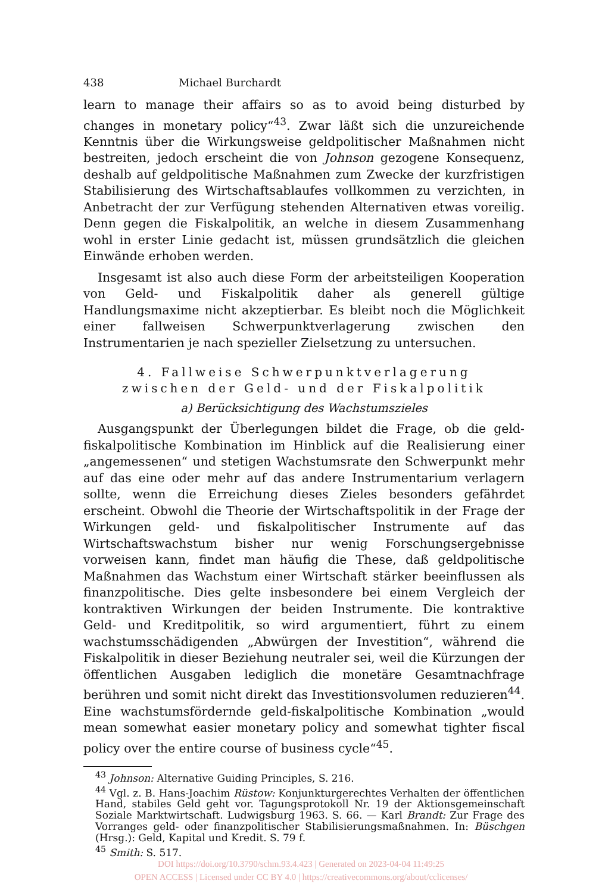438 Michael Burchardt
learn to manage their affairs so as to avoid being disturbed by changes in monetary policy“<sup>43</sup>. Zwar läßt sich die unzureichende Kenntnis über die Wirkungsweise geldpolitischer Maßnahmen nicht bestreiten, jedoch erscheint die von Johnson gezogene Konsequenz, deshalb auf geldpolitische Maßnahmen zum Zwecke der kurzfristigen Stabilisierung des Wirtschaftsablaufes vollkommen zu verzichten, in Anbetracht der zur Verfügung stehenden Alternativen etwas voreilig. Denn gegen die Fiskalpolitik, an welche in diesem Zusammenhang wohl in erster Linie gedacht ist, müssen grundsätzlich die gleichen Einwände erhoben werden.
Insgesamt ist also auch diese Form der arbeitsteiligen Kooperation von Geld- und Fiskalpolitik daher als generell gültige Handlungsmaxime nicht akzeptierbar. Es bleibt noch die Möglichkeit einer fallweisen Schwerpunktverlagerung zwischen den Instrumentarien je nach spezieller Zielsetzung zu untersuchen.
4. Fallweise Schwerpunktverlagerung
zwischen der Geld- und der Fiskalpolitik
a) Berücksichtigung des Wachstumszieles
Ausgangspunkt der Überlegungen bildet die Frage, ob die geld-fiskalpolitische Kombination im Hinblick auf die Realisierung einer „angemessenen“ und stetigen Wachstumsrate den Schwerpunkt mehr auf das eine oder mehr auf das andere Instrumentarium verlagern sollte, wenn die Erreichung dieses Zieles besonders gefährdet erscheint. Obwohl die Theorie der Wirtschaftspolitik in der Frage der Wirkungen geld- und fiskalpolitischer Instrumente auf das Wirtschaftswachstum bisher nur wenig Forschungsergebnisse vorweisen kann, findet man häufig die These, daß geldpolitische Maßnahmen das Wachstum einer Wirtschaft stärker beeinflussen als finanzpolitische. Dies gelte insbesondere bei einem Vergleich der kontraktiven Wirkungen der beiden Instrumente. Die kontraktive Geld- und Kreditpolitik, so wird argumentiert, führt zu einem wachstumsschädigenden „Abwürgen der Investition“, während die Fiskalpolitik in dieser Beziehung neutraler sei, weil die Kürzungen der öffentlichen Ausgaben lediglich die monetäre Gesamtnachfrage berühren und somit nicht direkt das Investitionsvolumen reduzieren<sup>44</sup>. Eine wachstumsfördernde geld-fiskalpolitische Kombination „would mean somewhat easier monetary policy and somewhat tighter fiscal policy over the entire course of business cycle“<sup>45</sup>.
<sup>43</sup> Johnson: Alternative Guiding Principles, S. 216.
<sup>44</sup> Vgl. z. B. Hans-Joachim Rüstow: Konjunkturgerechtes Verhalten der öffentlichen Hand, stabiles Geld geht vor. Tagungsprotokoll Nr. 19 der Aktionsgemeinschaft Soziale Marktwirtschaft. Ludwigsburg 1963. S. 66. — Karl Brandt: Zur Frage des Vorranges geld- oder finanzpolitischer Stabilisierungsmaßnahmen. In: Büschgen (Hrsg.): Geld, Kapital und Kredit. S. 79 f.
<sup>45</sup> Smith: S. 517.
DOI https://doi.org/10.3790/schm.93.4.423 | Generated on 2023-04-04 11:49:25
OPEN ACCESS | Licensed under CC BY 4.0 | https://creativecommons.org/about/cclicenses/